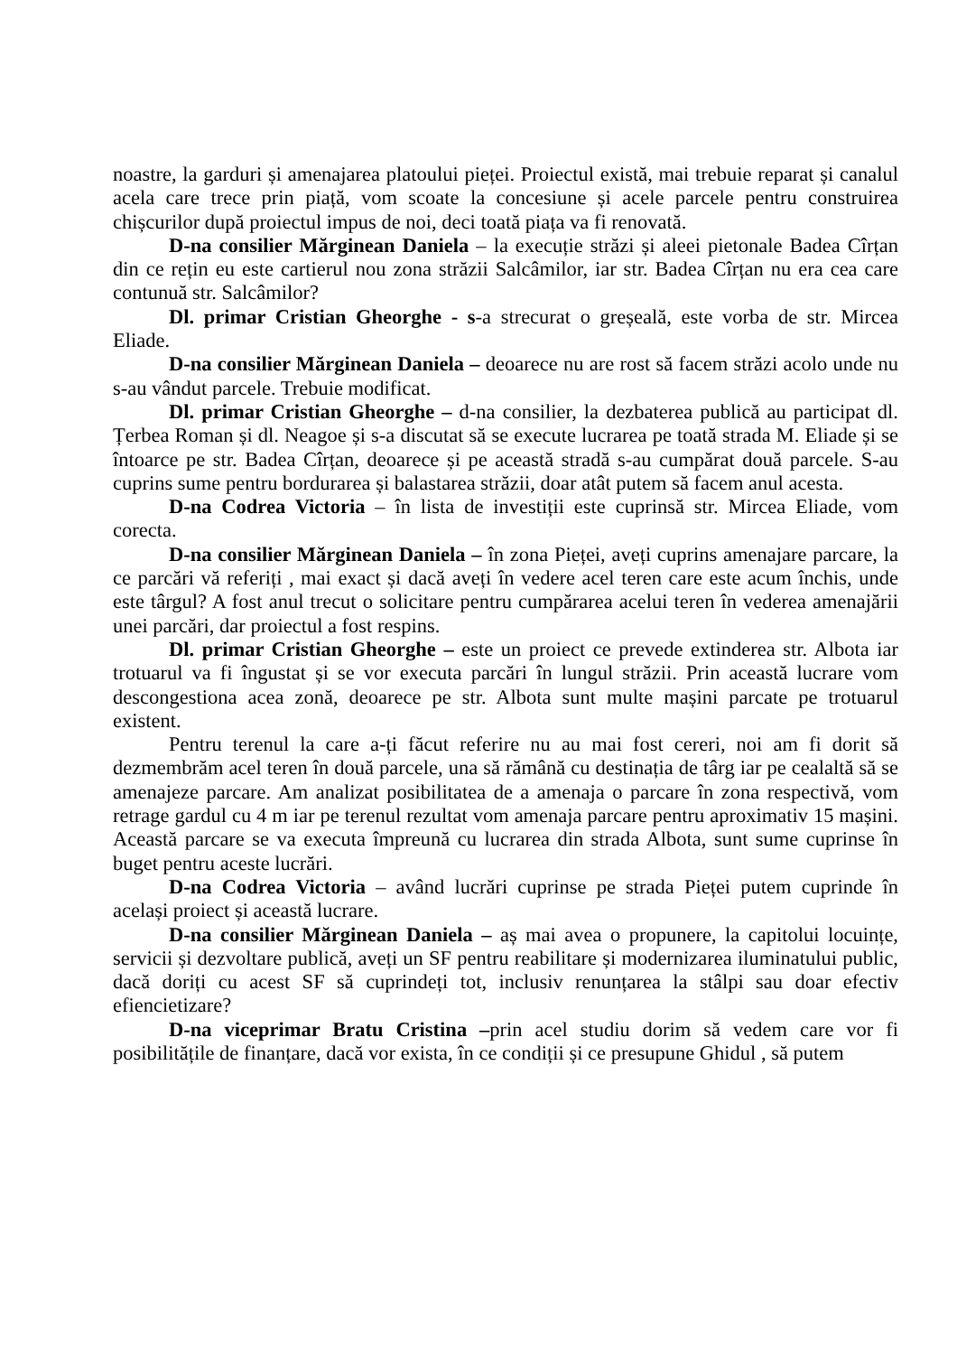noastre, la garduri și amenajarea platoului pieței. Proiectul există, mai trebuie reparat și canalul acela care trece prin piață, vom scoate la concesiune și acele parcele pentru construirea chișcurilor după proiectul impus de noi, deci toată piața va fi renovată.
D-na consilier Mărginean Daniela – la execuție străzi și aleei pietonale Badea Cîrțan din ce rețin eu este cartierul nou zona străzii Salcâmilor, iar str. Badea Cîrțan nu era cea care contunuă str. Salcâmilor?
Dl. primar Cristian Gheorghe - s-a strecurat o greșeală, este vorba de str. Mircea Eliade.
D-na consilier Mărginean Daniela – deoarece nu are rost să facem străzi acolo unde nu s-au vândut parcele. Trebuie modificat.
Dl. primar Cristian Gheorghe – d-na consilier, la dezbaterea publică au participat dl. Țerbea Roman și dl. Neagoe și s-a discutat să se execute lucrarea pe toată strada M. Eliade și se întoarce pe str. Badea Cîrțan, deoarece și pe această stradă s-au cumpărat două parcele. S-au cuprins sume pentru bordurarea și balastarea străzii, doar atât putem să facem anul acesta.
D-na Codrea Victoria – în lista de investiții este cuprinsă str. Mircea Eliade, vom corecta.
D-na consilier Mărginean Daniela – în zona Pieței, aveți cuprins amenajare parcare, la ce parcări vă referiți , mai exact și dacă aveți în vedere acel teren care este acum închis, unde este târgul? A fost anul trecut o solicitare pentru cumpărarea acelui teren în vederea amenajării unei parcări, dar proiectul a fost respins.
Dl. primar Cristian Gheorghe – este un proiect ce prevede extinderea str. Albota iar trotuarul va fi îngustat și se vor executa parcări în lungul străzii. Prin această lucrare vom descongestiona acea zonă, deoarece pe str. Albota sunt multe mașini parcate pe trotuarul existent.
Pentru terenul la care a-ți făcut referire nu au mai fost cereri, noi am fi dorit să dezmembrăm acel teren în două parcele, una să rămână cu destinația de târg iar pe cealaltă să se amenajeze parcare. Am analizat posibilitatea de a amenaja o parcare în zona respectivă, vom retrage gardul cu 4 m iar pe terenul rezultat vom amenaja parcare pentru aproximativ 15 mașini. Această parcare se va executa împreună cu lucrarea din strada Albota, sunt sume cuprinse în buget pentru aceste lucrări.
D-na Codrea Victoria – având lucrări cuprinse pe strada Pieței putem cuprinde în același proiect și această lucrare.
D-na consilier Mărginean Daniela – aș mai avea o propunere, la capitolui locuințe, servicii și dezvoltare publică, aveți un SF pentru reabilitare și modernizarea iluminatului public, dacă doriți cu acest SF să cuprindeți tot, inclusiv renunțarea la stâlpi sau doar efectiv efiencietizare?
D-na viceprimar Bratu Cristina –prin acel studiu dorim să vedem care vor fi posibilitățile de finanțare, dacă vor exista, în ce condiții și ce presupune Ghidul , să putem